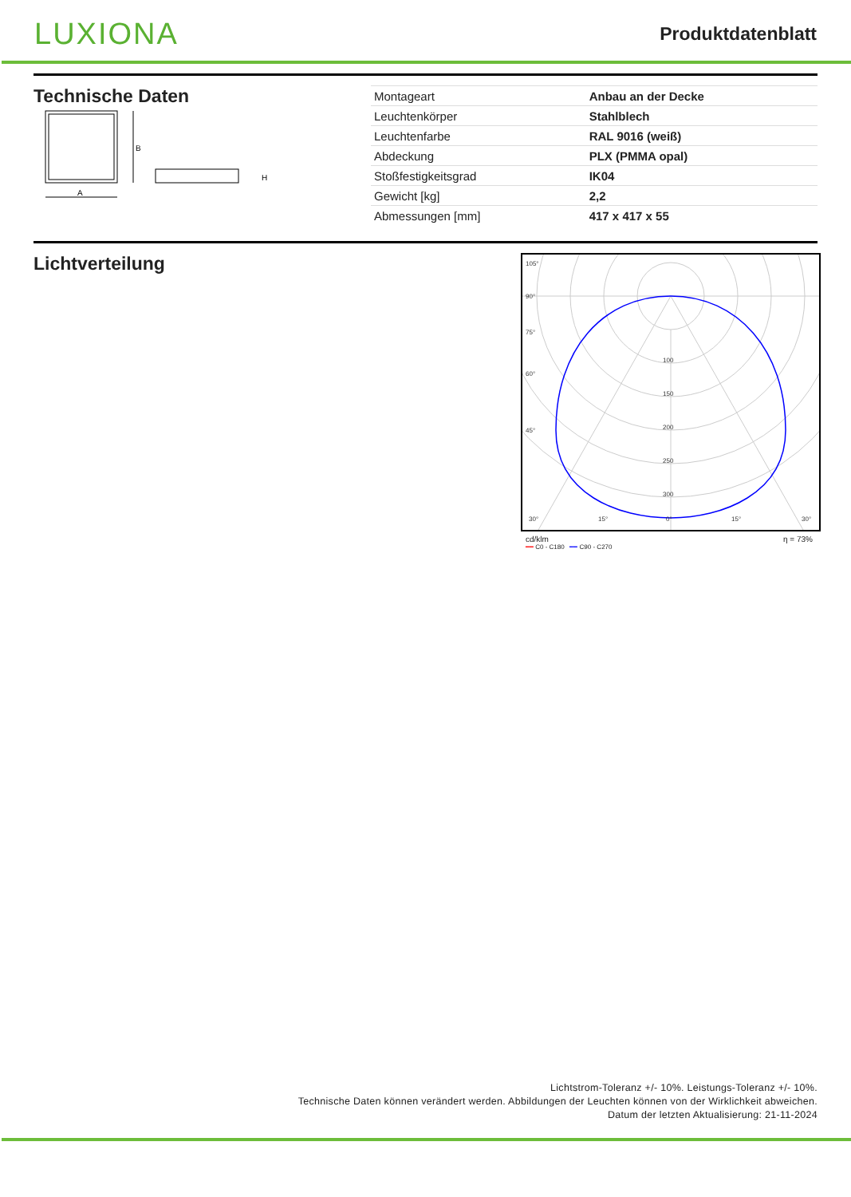LUXIONA
Produktdatenblatt
Technische Daten
B
A
H
| Montageart | Anbau an der Decke |
| Leuchtenkörper | Stahlblech |
| Leuchtenfarbe | RAL 9016 (weiß) |
| Abdeckung | PLX (PMMA opal) |
| Stoßfestigkeitsgrad | IK04 |
| Gewicht [kg] | 2,2 |
| Abmessungen [mm] | 417 x 417 x 55 |
Lichtverteilung
105°
90°
75°
60°
45°
30°
15°
0°
15°
30°
100
150
200
250
300
cd/klm η = 73%
━━ C0 - C180 ━━ C90 - C270
Lichtstrom-Toleranz +/- 10%. Leistungs-Toleranz +/- 10%.
Technische Daten können verändert werden. Abbildungen der Leuchten können von der Wirklichkeit abweichen.
Datum der letzten Aktualisierung: 21-11-2024